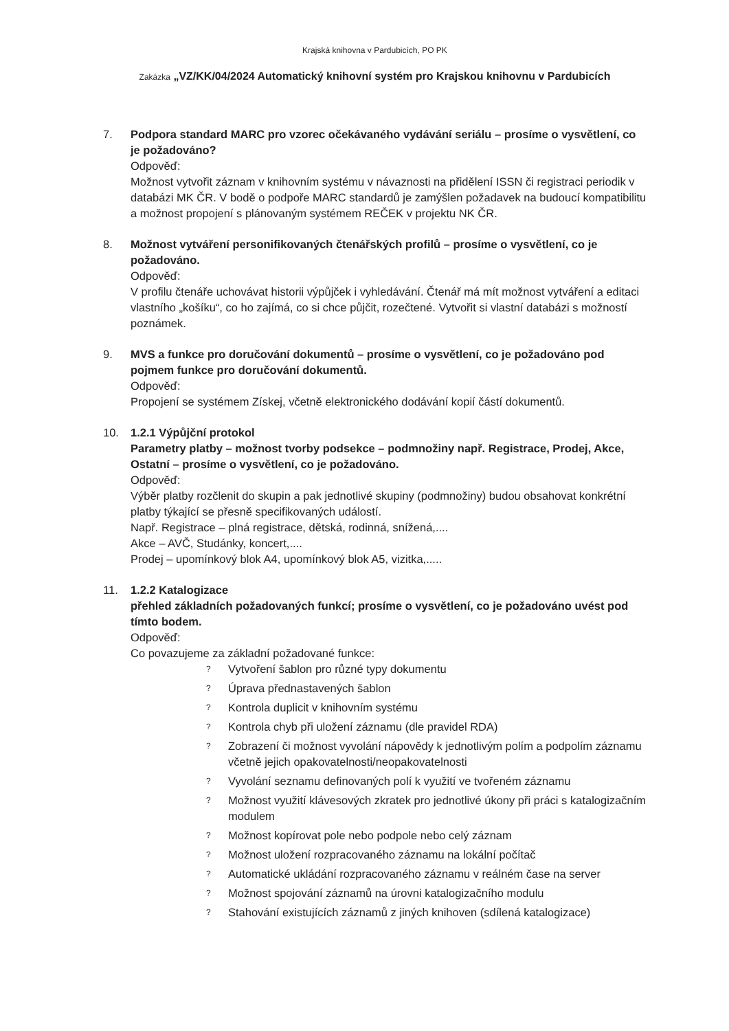Krajská knihovna v Pardubicích, PO PK
Zakázka „VZ/KK/04/2024 Automatický knihovní systém pro Krajskou knihovnu v Pardubicích
7. Podpora standard MARC pro vzorec očekávaného vydávání seriálu – prosíme o vysvětlení, co je požadováno?
Odpověď:
Možnost vytvořit záznam v knihovním systému v návaznosti na přidělení ISSN či registraci periodik v databázi MK ČR. V bodě o podpoře MARC standardů je zamýšlen požadavek na budoucí kompatibilitu a možnost propojení s plánovaným systémem REČEK v projektu NK ČR.
8. Možnost vytváření personifikovaných čtenářských profilů – prosíme o vysvětlení, co je požadováno.
Odpověď:
V profilu čtenáře uchovávat historii výpůjček i vyhledávání. Čtenář má mít možnost vytváření a editaci vlastního „košíku“, co ho zajímá, co si chce půjčit, rozečtené. Vytvořit si vlastní databázi s možností poznámek.
9. MVS a funkce pro doručování dokumentů – prosíme o vysvětlení, co je požadováno pod pojmem funkce pro doručování dokumentů.
Odpověď:
Propojení se systémem Získej, včetně elektronického dodávání kopií částí dokumentů.
10. 1.2.1 Výpůjční protokol
Parametry platby – možnost tvorby podsekce – podmnožiny např. Registrace, Prodej, Akce, Ostatní – prosíme o vysvětlení, co je požadováno.
Odpověď:
Výběr platby rozčlenit do skupin a pak jednotlivé skupiny (podmnožiny) budou obsahovat konkrétní platby týkající se přesně specifikovaných událostí.
Např. Registrace – plná registrace, dětská, rodinná, snížená,....
Akce – AVČ, Studánky, koncert,....
Prodej – upomínkový blok A4, upomínkový blok A5, vizitka,.....
11. 1.2.2 Katalogizace
přehled základních požadovaných funkcí; prosíme o vysvětlení, co je požadováno uvést pod tímto bodem.
Odpověď:
Co povazujeme za základní požadované funkce:
? Vytvoření šablon pro různé typy dokumentu
? Úprava přednastavených šablon
? Kontrola duplicit v knihovním systému
? Kontrola chyb při uložení záznamu (dle pravidel RDA)
? Zobrazení či možnost vyvolání nápovědy k jednotlivým polím a podpolím záznamu včetně jejich opakovatelnosti/neopakovatelnosti
? Vyvolání seznamu definovaných polí k využití ve tvořeném záznamu
? Možnost využití klávesových zkratek pro jednotlivé úkony při práci s katalogizačním modulem
? Možnost kopírovat pole nebo podpole nebo celý záznam
? Možnost uložení rozpracovaného záznamu na lokální počítač
? Automatické ukládání rozpracovaného záznamu v reálném čase na server
? Možnost spojování záznamů na úrovni katalogizačního modulu
? Stahování existujících záznamů z jiných knihoven (sdílená katalogizace)